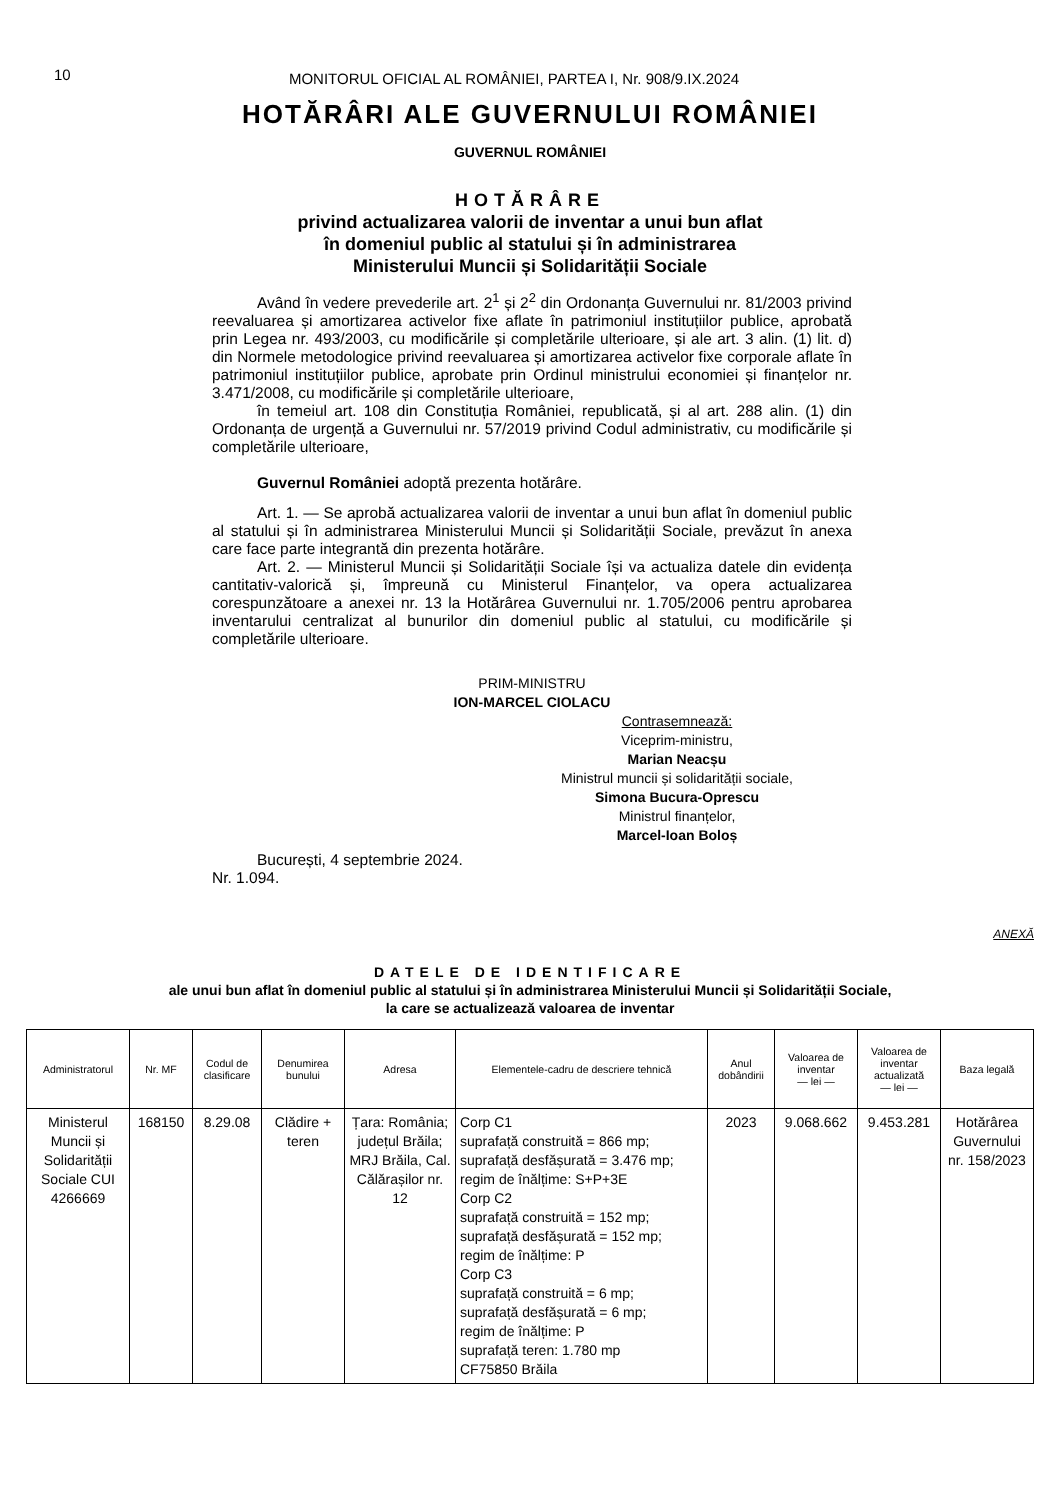10
MONITORUL OFICIAL AL ROMÂNIEI, PARTEA I, Nr. 908/9.IX.2024
HOTĂRÂRI ALE GUVERNULUI ROMÂNIEI
GUVERNUL ROMÂNIEI
HOTĂRÂRE
privind actualizarea valorii de inventar a unui bun aflat
în domeniul public al statului și în administrarea
Ministerului Muncii și Solidarității Sociale
Având în vedere prevederile art. 2<sup>1</sup> și 2<sup>2</sup> din Ordonanța Guvernului nr. 81/2003 privind reevaluarea și amortizarea activelor fixe aflate în patrimoniul instituțiilor publice, aprobată prin Legea nr. 493/2003, cu modificările și completările ulterioare, și ale art. 3 alin. (1) lit. d) din Normele metodologice privind reevaluarea și amortizarea activelor fixe corporale aflate în patrimoniul instituțiilor publice, aprobate prin Ordinul ministrului economiei și finanțelor nr. 3.471/2008, cu modificările și completările ulterioare,
în temeiul art. 108 din Constituția României, republicată, și al art. 288 alin. (1) din Ordonanța de urgență a Guvernului nr. 57/2019 privind Codul administrativ, cu modificările și completările ulterioare,
Guvernul României adoptă prezenta hotărâre.
Art. 1. — Se aprobă actualizarea valorii de inventar a unui bun aflat în domeniul public al statului și în administrarea Ministerului Muncii și Solidarității Sociale, prevăzut în anexa care face parte integrantă din prezenta hotărâre.
Art. 2. — Ministerul Muncii și Solidarității Sociale își va actualiza datele din evidența cantitativ-valorică și, împreună cu Ministerul Finanțelor, va opera actualizarea corespunzătoare a anexei nr. 13 la Hotărârea Guvernului nr. 1.705/2006 pentru aprobarea inventarului centralizat al bunurilor din domeniul public al statului, cu modificările și completările ulterioare.
PRIM-MINISTRU
ION-MARCEL CIOLACU
Contrasemnează:
Viceprim-ministru,
Marian Neacșu
Ministrul muncii și solidarității sociale,
Simona Bucura-Oprescu
Ministrul finanțelor,
Marcel-Ioan Boloș
București, 4 septembrie 2024.
Nr. 1.094.
ANEXĂ
DATELE DE IDENTIFICARE
ale unui bun aflat în domeniul public al statului și în administrarea Ministerului Muncii și Solidarității Sociale,
la care se actualizează valoarea de inventar
| Administratorul | Nr. MF | Codul de clasificare | Denumirea bunului | Adresa | Elementele-cadru de descriere tehnică | Anul dobândirii | Valoarea de inventar — lei — | Valoarea de inventar actualizată — lei — | Baza legală |
| --- | --- | --- | --- | --- | --- | --- | --- | --- | --- |
| Ministerul Muncii și Solidarității Sociale CUI 4266669 | 168150 | 8.29.08 | Clădire + teren | Țara: România; județul Brăila; MRJ Brăila, Cal. Călărașilor nr. 12 | Corp C1 suprafață construită = 866 mp; suprafață desfășurată = 3.476 mp; regim de înălțime: S+P+3E Corp C2 suprafață construită = 152 mp; suprafață desfășurată = 152 mp; regim de înălțime: P Corp C3 suprafață construită = 6 mp; suprafață desfășurată = 6 mp; regim de înălțime: P suprafață teren: 1.780 mp CF75850 Brăila | 2023 | 9.068.662 | 9.453.281 | Hotărârea Guvernului nr. 158/2023 |